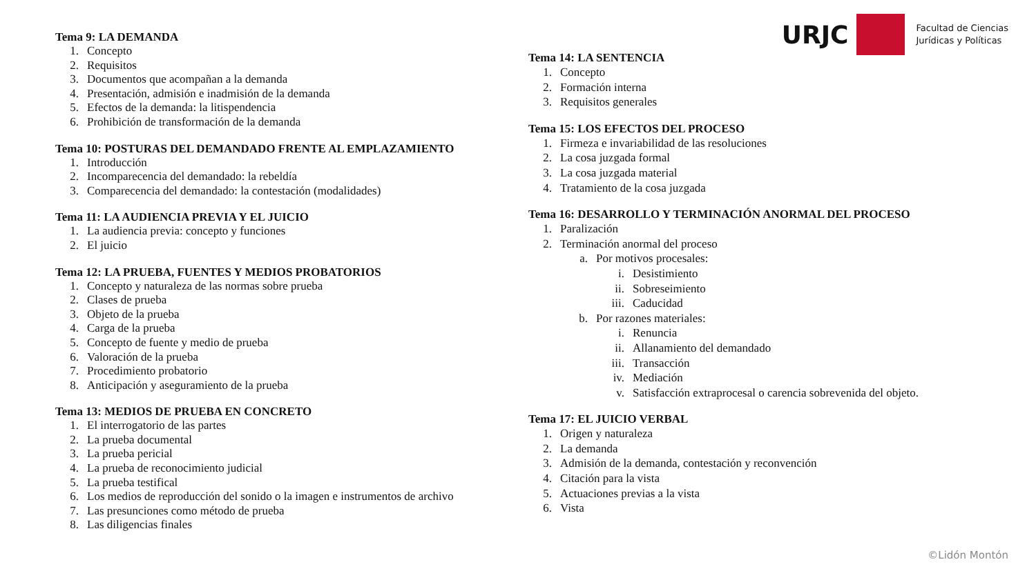URJC
Facultad de Ciencias
Jurídicas y Políticas
Tema 9: LA DEMANDA
1. Concepto
2. Requisitos
3. Documentos que acompañan a la demanda
4. Presentación, admisión e inadmisión de la demanda
5. Efectos de la demanda: la litispendencia
6. Prohibición de transformación de la demanda
Tema 10: POSTURAS DEL DEMANDADO FRENTE AL EMPLAZAMIENTO
1. Introducción
2. Incomparecencia del demandado: la rebeldía
3. Comparecencia del demandado: la contestación (modalidades)
Tema 11: LA AUDIENCIA PREVIA Y EL JUICIO
1. La audiencia previa: concepto y funciones
2. El juicio
Tema 12: LA PRUEBA, FUENTES Y MEDIOS PROBATORIOS
1. Concepto y naturaleza de las normas sobre prueba
2. Clases de prueba
3. Objeto de la prueba
4. Carga de la prueba
5. Concepto de fuente y medio de prueba
6. Valoración de la prueba
7. Procedimiento probatorio
8. Anticipación y aseguramiento de la prueba
Tema 13: MEDIOS DE PRUEBA EN CONCRETO
1. El interrogatorio de las partes
2. La prueba documental
3. La prueba pericial
4. La prueba de reconocimiento judicial
5. La prueba testifical
6. Los medios de reproducción del sonido o la imagen e instrumentos de archivo
7. Las presunciones como método de prueba
8. Las diligencias finales
Tema 14: LA SENTENCIA
1. Concepto
2. Formación interna
3. Requisitos generales
Tema 15: LOS EFECTOS DEL PROCESO
1. Firmeza e invariabilidad de las resoluciones
2. La cosa juzgada formal
3. La cosa juzgada material
4. Tratamiento de la cosa juzgada
Tema 16: DESARROLLO Y TERMINACIÓN ANORMAL DEL PROCESO
1. Paralización
2. Terminación anormal del proceso
a. Por motivos procesales:
i. Desistimiento
ii. Sobreseimiento
iii. Caducidad
b. Por razones materiales:
i. Renuncia
ii. Allanamiento del demandado
iii. Transacción
iv. Mediación
v. Satisfacción extraprocesal o carencia sobrevenida del objeto.
Tema 17: EL JUICIO VERBAL
1. Origen y naturaleza
2. La demanda
3. Admisión de la demanda, contestación y reconvención
4. Citación para la vista
5. Actuaciones previas a la vista
6. Vista
©Lidón Montón